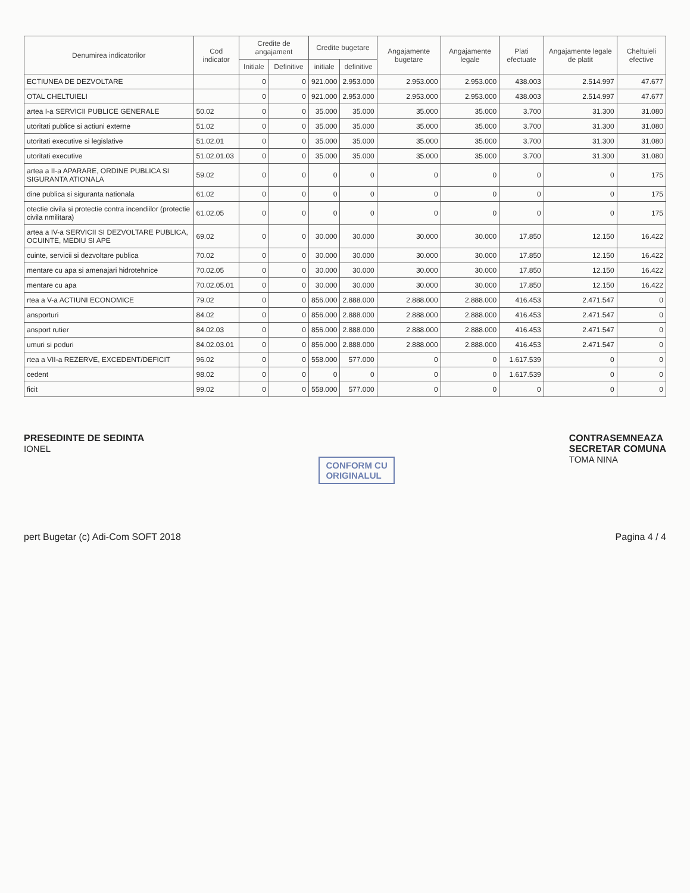| Denumirea indicatorilor | Cod indicator | Credite de angajament | | Credite bugetare | | Angajamente bugetare | Angajamente legale | Plati efectuate | Angajamente legale de platit | Cheltuieli efective |
| --- | --- | --- | --- | --- | --- | --- | --- | --- | --- | --- |
| | | Initiale | Definitive | initiale | definitive | | | | | |
| ECTIUNEA DE DEZVOLTARE | | 0 | 0 | 921.000 | 2.953.000 | 2.953.000 | 2.953.000 | 438.003 | 2.514.997 | 47.677 |
| OTAL CHELTUIELI | | 0 | 0 | 921.000 | 2.953.000 | 2.953.000 | 2.953.000 | 438.003 | 2.514.997 | 47.677 |
| artea I-a SERVICII PUBLICE GENERALE | 50.02 | 0 | 0 | 35.000 | 35.000 | 35.000 | 35.000 | 3.700 | 31.300 | 31.080 |
| utoritati publice si actiuni externe | 51.02 | 0 | 0 | 35.000 | 35.000 | 35.000 | 35.000 | 3.700 | 31.300 | 31.080 |
| utoritati executive si legislative | 51.02.01 | 0 | 0 | 35.000 | 35.000 | 35.000 | 35.000 | 3.700 | 31.300 | 31.080 |
| utoritati executive | 51.02.01.03 | 0 | 0 | 35.000 | 35.000 | 35.000 | 35.000 | 3.700 | 31.300 | 31.080 |
| artea a II-a APARARE, ORDINE PUBLICA SI SIGURANTA ATIONALA | 59.02 | 0 | 0 | 0 | 0 | 0 | 0 | 0 | 0 | 175 |
| dine publica si siguranta nationala | 61.02 | 0 | 0 | 0 | 0 | 0 | 0 | 0 | 0 | 175 |
| otectie civila si protectie contra incendiilor (protectie civila nmilitara) | 61.02.05 | 0 | 0 | 0 | 0 | 0 | 0 | 0 | 0 | 175 |
| artea a IV-a SERVICII SI DEZVOLTARE PUBLICA, OCUINTE, MEDIU SI APE | 69.02 | 0 | 0 | 30.000 | 30.000 | 30.000 | 30.000 | 17.850 | 12.150 | 16.422 |
| cuinte, servicii si dezvoltare publica | 70.02 | 0 | 0 | 30.000 | 30.000 | 30.000 | 30.000 | 17.850 | 12.150 | 16.422 |
| mentare cu apa si amenajari hidrotehnice | 70.02.05 | 0 | 0 | 30.000 | 30.000 | 30.000 | 30.000 | 17.850 | 12.150 | 16.422 |
| mentare cu apa | 70.02.05.01 | 0 | 0 | 30.000 | 30.000 | 30.000 | 30.000 | 17.850 | 12.150 | 16.422 |
| rtea a V-a ACTIUNI ECONOMICE | 79.02 | 0 | 0 | 856.000 | 2.888.000 | 2.888.000 | 2.888.000 | 416.453 | 2.471.547 | 0 |
| ansporturi | 84.02 | 0 | 0 | 856.000 | 2.888.000 | 2.888.000 | 2.888.000 | 416.453 | 2.471.547 | 0 |
| ansport rutier | 84.02.03 | 0 | 0 | 856.000 | 2.888.000 | 2.888.000 | 2.888.000 | 416.453 | 2.471.547 | 0 |
| umuri si poduri | 84.02.03.01 | 0 | 0 | 856.000 | 2.888.000 | 2.888.000 | 2.888.000 | 416.453 | 2.471.547 | 0 |
| rtea a VII-a REZERVE, EXCEDENT/DEFICIT | 96.02 | 0 | 0 | 558.000 | 577.000 | 0 | 0 | 1.617.539 | 0 | 0 |
| cedent | 98.02 | 0 | 0 | 0 | 0 | 0 | 0 | 1.617.539 | 0 | 0 |
| ficit | 99.02 | 0 | 0 | 558.000 | 577.000 | 0 | 0 | 0 | 0 | 0 |
PRESEDINTE DE SEDINTA
IONEL
CONFORM CU
ORIGINALUL
CONTRASEMNEAZA
SECRETAR COMUNA
TOMA NINA
pert Bugetar (c) Adi-Com SOFT 2018
Pagina 4 / 4